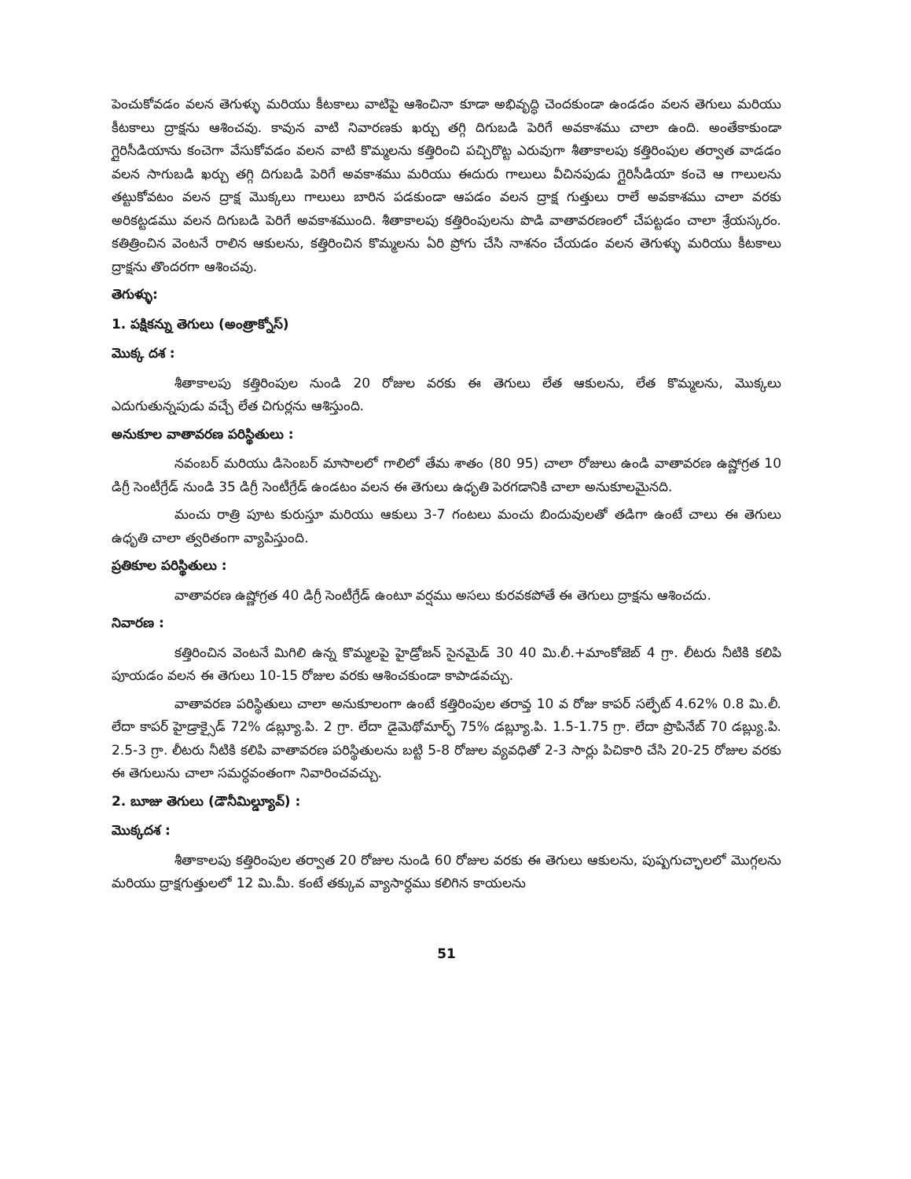పెంచుకోవడం వలన తెగుళ్ళు మరియు కీటకాలు వాటిపై ఆశించినా కూడా అభివృద్ధి చెందకుండా ఉండడం వలన తెగులు మరియు కీటకాలు ద్రాక్షను ఆశించవు. కావున వాటి నివారణకు ఖర్చు తగ్గి దిగుబడి పెరిగే అవకాశము చాలా ఉంది. అంతేకాకుండా గ్లైరిసీడియాను కంచెగా వేసుకోవడం వలన వాటి కొమ్మలను కత్తిరించి పచ్చిరొట్ట ఎరువుగా శీతాకాలపు కత్తిరింపుల తర్వాత వాడడం వలన సాగుబడి ఖర్చు తగ్గి దిగుబడి పెరిగే అవకాశము మరియు ఈదురు గాలులు వీచినపుడు గ్లైరిసీడియా కంచె ఆ గాలులను తట్టుకోవటం వలన ద్రాక్ష మొక్కలు గాలులు బారిన పడకుండా ఆపడం వలన ద్రాక్ష గుత్తులు రాలే అవకాశము చాలా వరకు అరికట్టడము వలన దిగుబడి పెరిగే అవకాశముంది. శీతాకాలపు కత్తిరింపులను పొడి వాతావరణంలో చేపట్టడం చాలా శ్రేయస్కరం. కతిత్రించిన వెంటనే రాలిన ఆకులను, కత్తిరించిన కొమ్మలను ఏరి ప్రోగు చేసి నాశనం చేయడం వలన తెగుళ్ళు మరియు కీటకాలు ద్రాక్షను తొందరగా ఆశించవు.
తెగుళ్ళు:
1. పక్షికన్ను తెగులు (అంత్రాక్నోస్)
మొక్క దశ :
శీతాకాలపు కత్తిరింపుల నుండి 20 రోజుల వరకు ఈ తెగులు లేత ఆకులను, లేత కొమ్మలను, మొక్కలు ఎదుగుతున్నపుడు వచ్చే లేత చిగుర్లను ఆశిస్తుంది.
అనుకూల వాతావరణ పరిస్థితులు :
నవంబర్ మరియు డిసెంబర్ మాసాలలో గాలిలో తేమ శాతం (80 95) చాలా రోజులు ఉండి వాతావరణ ఉష్ణోగ్రత 10 డిగ్రీ సెంటీగ్రేడ్ నుండి 35 డిగ్రీ సెంటీగ్రేడ్ ఉండటం వలన ఈ తెగులు ఉధృతి పెరగడానికి చాలా అనుకూలమైనది.
మంచు రాత్రి పూట కురుస్తూ మరియు ఆకులు 3-7 గంటలు మంచు బిందువులతో తడిగా ఉంటే చాలు ఈ తెగులు ఉధృతి చాలా త్వరితంగా వ్యాపిస్తుంది.
ప్రతికూల పరిస్థితులు :
వాతావరణ ఉష్ణోగ్రత 40 డిగ్రీ సెంటీగ్రేడ్ ఉంటూ వర్షము అసలు కురవకపోతే ఈ తెగులు ద్రాక్షను ఆశించదు.
నివారణ :
కత్తిరించిన వెంటనే మిగిలి ఉన్న కొమ్మలపై హైడ్రోజన్ సైనమైడ్ 30 40 మి.లీ.+మాంకోజెబ్ 4 గ్రా. లీటరు నీటికి కలిపి పూయడం వలన ఈ తెగులు 10-15 రోజుల వరకు ఆశించకుండా కాపాడవచ్చు.
వాతావరణ పరిస్థితులు చాలా అనుకూలంగా ఉంటే కత్తిరింపుల తరావ్త 10 వ రోజు కాపర్ సల్ఫేట్ 4.62% 0.8 మి.లీ. లేదా కాపర్ హైడ్రాక్సైడ్ 72% డబ్ల్యూ.పి. 2 గ్రా. లేదా డైమెథోమార్ఫ్ 75% డబ్ల్యూ.పి. 1.5-1.75 గ్రా. లేదా ప్రొపినేబ్ 70 డబ్ల్యు.పి. 2.5-3 గ్రా. లీటరు నీటికి కలిపి వాతావరణ పరిస్థితులను బట్టి 5-8 రోజుల వ్యవధితో 2-3 సార్లు పిచికారి చేసి 20-25 రోజుల వరకు ఈ తెగులును చాలా సమర్ధవంతంగా నివారించవచ్చు.
2. బూజు తెగులు (డౌనీమిల్డ్యూవ్) :
మొక్కదశ :
శీతాకాలపు కత్తిరింపుల తర్వాత 20 రోజుల నుండి 60 రోజుల వరకు ఈ తెగులు ఆకులను, పుష్పగుచ్ఛాలలో మొగ్గలను మరియు ద్రాక్షగుత్తులలో 12 మి.మీ. కంటే తక్కువ వ్యాసార్ధము కలిగిన కాయలను
51